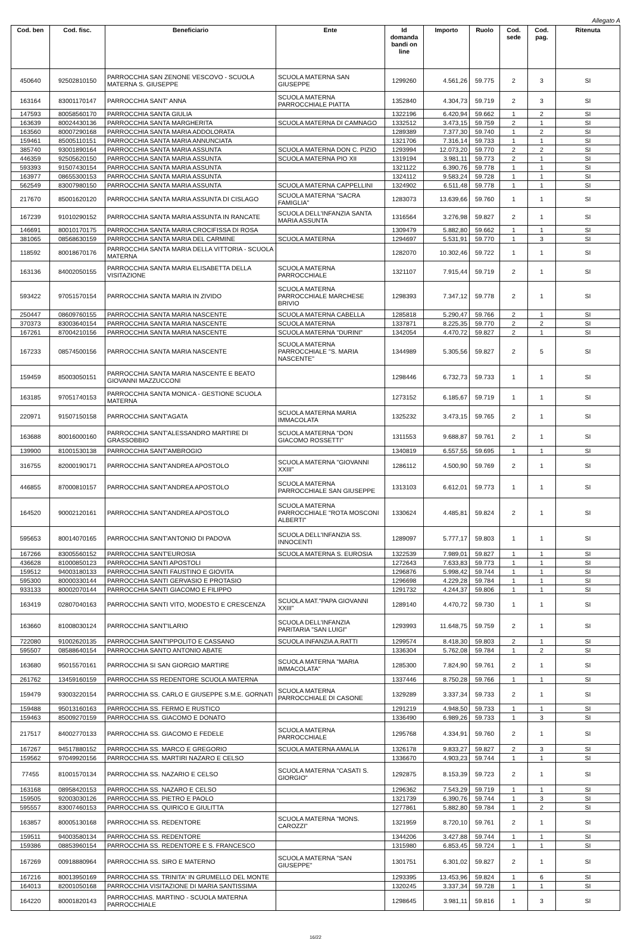Allegato A
| Cod. ben | Cod. fisc. | Beneficiario | Ente | Id domanda bandi on line | Importo | Ruolo | Cod. sede | Cod. pag. | Ritenuta |
| --- | --- | --- | --- | --- | --- | --- | --- | --- | --- |
| 450640 | 92502810150 | PARROCCHIA SAN ZENONE VESCOVO - SCUOLA MATERNA S. GIUSEPPE | SCUOLA MATERNA SAN GIUSEPPE | 1299260 | 4.561,26 | 59.775 | 2 | 3 | SI |
| 163164 | 83001170147 | PARROCCHIA SANT' ANNA | SCUOLA MATERNA PARROCCHIALE PIATTA | 1352840 | 4.304,73 | 59.719 | 2 | 3 | SI |
| 147593 | 80058560170 | PARROCCHIA SANTA GIULIA | | 1322196 | 6.420,94 | 59.662 | 1 | 2 | SI |
| 163639 | 80024430136 | PARROCCHIA SANTA MARGHERITA | SCUOLA MATERNA DI CAMNAGO | 1332512 | 3.473,15 | 59.759 | 2 | 1 | SI |
| 163560 | 80007290168 | PARROCCHIA SANTA MARIA ADDOLORATA | | 1289389 | 7.377,30 | 59.740 | 1 | 2 | SI |
| 159461 | 85005110151 | PARROCCHIA SANTA MARIA ANNUNCIATA | | 1321706 | 7.316,14 | 59.733 | 1 | 1 | SI |
| 385740 | 93001890164 | PARROCCHIA SANTA MARIA ASSUNTA | SCUOLA MATERNA DON C. PIZIO | 1293994 | 12.073,20 | 59.770 | 2 | 2 | SI |
| 446359 | 92505620150 | PARROCCHIA SANTA MARIA ASSUNTA | SCUOLA MATERNA PIO XII | 1319194 | 3.981,11 | 59.773 | 2 | 1 | SI |
| 593393 | 91507430154 | PARROCCHIA SANTA MARIA ASSUNTA | | 1321122 | 6.390,76 | 59.778 | 1 | 1 | SI |
| 163977 | 08655300153 | PARROCCHIA SANTA MARIA ASSUNTA | | 1324112 | 9.583,24 | 59.728 | 1 | 1 | SI |
| 562549 | 83007980150 | PARROCCHIA SANTA MARIA ASSUNTA | SCUOLA MATERNA CAPPELLINI | 1324902 | 6.511,48 | 59.778 | 1 | 1 | SI |
| 217670 | 85001620120 | PARROCCHIA SANTA MARIA ASSUNTA DI CISLAGO | SCUOLA MATERNA "SACRA FAMIGLIA" | 1283073 | 13.639,66 | 59.760 | 1 | 1 | SI |
| 167239 | 91010290152 | PARROCCHIA SANTA MARIA ASSUNTA IN RANCATE | SCUOLA DELL'INFANZIA SANTA MARIA ASSUNTA | 1316564 | 3.276,98 | 59.827 | 2 | 1 | SI |
| 146691 | 80010170175 | PARROCCHIA SANTA MARIA CROCIFISSA DI ROSA | | 1309479 | 5.882,80 | 59.662 | 1 | 1 | SI |
| 381065 | 08568630159 | PARROCCHIA SANTA MARIA DEL CARMINE | SCUOLA MATERNA | 1294697 | 5.531,91 | 59.770 | 1 | 3 | SI |
| 118592 | 80018670176 | PARROCCHIA SANTA MARIA DELLA VITTORIA - SCUOLA MATERNA | | 1282070 | 10.302,46 | 59.722 | 1 | 1 | SI |
| 163136 | 84002050155 | PARROCCHIA SANTA MARIA ELISABETTA DELLA VISITAZIONE | SCUOLA MATERNA PARROCCHIALE | 1321107 | 7.915,44 | 59.719 | 2 | 1 | SI |
| 593422 | 97051570154 | PARROCCHIA SANTA MARIA IN ZIVIDO | SCUOLA MATERNA PARROCCHIALE MARCHESE BRIVIO | 1298393 | 7.347,12 | 59.778 | 2 | 1 | SI |
| 250447 | 08609760155 | PARROCCHIA SANTA MARIA NASCENTE | SCUOLA MATERNA CABELLA | 1285818 | 5.290,47 | 59.766 | 2 | 1 | SI |
| 370373 | 83003640154 | PARROCCHIA SANTA MARIA NASCENTE | SCUOLA MATERNA | 1337871 | 8.225,35 | 59.770 | 2 | 2 | SI |
| 167261 | 87004210156 | PARROCCHIA SANTA MARIA NASCENTE | SCUOLA MATERNA "DURINI" | 1342054 | 4.470,72 | 59.827 | 2 | 1 | SI |
| 167233 | 08574500156 | PARROCCHIA SANTA MARIA NASCENTE | SCUOLA MATERNA PARROCCHIALE "S. MARIA NASCENTE" | 1344989 | 5.305,56 | 59.827 | 2 | 5 | SI |
| 159459 | 85003050151 | PARROCCHIA SANTA MARIA NASCENTE E BEATO GIOVANNI MAZZUCCONI | | 1298446 | 6.732,73 | 59.733 | 1 | 1 | SI |
| 163185 | 97051740153 | PARROCCHIA SANTA MONICA - GESTIONE SCUOLA MATERNA | | 1273152 | 6.185,67 | 59.719 | 1 | 1 | SI |
| 220971 | 91507150158 | PARROCCHIA SANT'AGATA | SCUOLA MATERNA MARIA IMMACOLATA | 1325232 | 3.473,15 | 59.765 | 2 | 1 | SI |
| 163688 | 80016000160 | PARROCCHIA SANT'ALESSANDRO MARTIRE DI GRASSOBBIO | SCUOLA MATERNA "DON GIACOMO ROSSETTI" | 1311553 | 9.688,87 | 59.761 | 2 | 1 | SI |
| 139900 | 81001530138 | PARROCCHIA SANT'AMBROGIO | | 1340819 | 6.557,55 | 59.695 | 1 | 1 | SI |
| 316755 | 82000190171 | PARROCCHIA SANT'ANDREA APOSTOLO | SCUOLA MATERNA "GIOVANNI XXIII" | 1286112 | 4.500,90 | 59.769 | 2 | 1 | SI |
| 446855 | 87000810157 | PARROCCHIA SANT'ANDREA APOSTOLO | SCUOLA MATERNA PARROCCHIALE SAN GIUSEPPE | 1313103 | 6.612,01 | 59.773 | 1 | 1 | SI |
| 164520 | 90002120161 | PARROCCHIA SANT'ANDREA APOSTOLO | SCUOLA MATERNA PARROCCHIALE "ROTA MOSCONI ALBERTI" | 1330624 | 4.485,81 | 59.824 | 2 | 1 | SI |
| 595653 | 80014070165 | PARROCCHIA SANT'ANTONIO DI PADOVA | SCUOLA DELL'INFANZIA SS. INNOCENTI | 1289097 | 5.777,17 | 59.803 | 1 | 1 | SI |
| 167266 | 83005560152 | PARROCCHIA SANT'EUROSIA | SCUOLA MATERNA S. EUROSIA | 1322539 | 7.989,01 | 59.827 | 1 | 1 | SI |
| 436628 | 81000850123 | PARROCCHIA SANTI APOSTOLI | | 1272643 | 7.633,83 | 59.773 | 1 | 1 | SI |
| 159512 | 94003180133 | PARROCCHIA SANTI FAUSTINO E GIOVITA | | 1296876 | 5.998,42 | 59.744 | 1 | 1 | SI |
| 595300 | 80000330144 | PARROCCHIA SANTI GERVASIO E PROTASIO | | 1296698 | 4.229,28 | 59.784 | 1 | 1 | SI |
| 933133 | 80002070144 | PARROCCHIA SANTI GIACOMO E FILIPPO | | 1291732 | 4.244,37 | 59.806 | 1 | 1 | SI |
| 163419 | 02807040163 | PARROCCHIA SANTI VITO, MODESTO E CRESCENZA | SCUOLA MAT."PAPA GIOVANNI XXIII" | 1289140 | 4.470,72 | 59.730 | 1 | 1 | SI |
| 163660 | 81008030124 | PARROCCHIA SANT'ILARIO | SCUOLA DELL'INFANZIA PARITARIA "SAN LUIGI" | 1293993 | 11.648,75 | 59.759 | 2 | 1 | SI |
| 722080 | 91002620135 | PARROCCHIA SANT'IPPOLITO E CASSANO | SCUOLA INFANZIA A.RATTI | 1299574 | 8.418,30 | 59.803 | 2 | 1 | SI |
| 595507 | 08588640154 | PARROCCHIA SANTO ANTONIO ABATE | | 1336304 | 5.762,08 | 59.784 | 1 | 2 | SI |
| 163680 | 95015570161 | PARROCCHIA SI SAN GIORGIO MARTIRE | SCUOLA MATERNA "MARIA IMMACOLATA" | 1285300 | 7.824,90 | 59.761 | 2 | 1 | SI |
| 261762 | 13459160159 | PARROCCHIA SS REDENTORE SCUOLA MATERNA | | 1337446 | 8.750,28 | 59.766 | 1 | 1 | SI |
| 159479 | 93003220154 | PARROCCHIA SS. CARLO E GIUSEPPE S.M.E. GORNATI | SCUOLA MATERNA PARROCCHIALE DI CASONE | 1329289 | 3.337,34 | 59.733 | 2 | 1 | SI |
| 159488 | 95013160163 | PARROCCHIA SS. FERMO E RUSTICO | | 1291219 | 4.948,50 | 59.733 | 1 | 1 | SI |
| 159463 | 85009270159 | PARROCCHIA SS. GIACOMO E DONATO | | 1336490 | 6.989,26 | 59.733 | 1 | 3 | SI |
| 217517 | 84002770133 | PARROCCHIA SS. GIACOMO E FEDELE | SCUOLA MATERNA PARROCCHIALE | 1295768 | 4.334,91 | 59.760 | 2 | 1 | SI |
| 167267 | 94517880152 | PARROCCHIA SS. MARCO E GREGORIO | SCUOLA MATERNA AMALIA | 1326178 | 9.833,27 | 59.827 | 2 | 3 | SI |
| 159562 | 97049920156 | PARROCCHIA SS. MARTIRI NAZARO E CELSO | | 1336670 | 4.903,23 | 59.744 | 1 | 1 | SI |
| 77455 | 81001570134 | PARROCCHIA SS. NAZARIO E CELSO | SCUOLA MATERNA "CASATI S. GIORGIO" | 1292875 | 8.153,39 | 59.723 | 2 | 1 | SI |
| 163168 | 08958420153 | PARROCCHIA SS. NAZARO E CELSO | | 1296362 | 7.543,29 | 59.719 | 1 | 1 | SI |
| 159505 | 92003030126 | PARROCCHIA SS. PIETRO E PAOLO | | 1321739 | 6.390,76 | 59.744 | 1 | 3 | SI |
| 595557 | 83007460153 | PARROCCHIA SS. QUIRICO E GIULITTA | | 1277861 | 5.882,80 | 59.784 | 1 | 2 | SI |
| 163857 | 80005130168 | PARROCCHIA SS. REDENTORE | SCUOLA MATERNA "MONS. CAROZZI" | 1321959 | 8.720,10 | 59.761 | 2 | 1 | SI |
| 159511 | 94003580134 | PARROCCHIA SS. REDENTORE | | 1344206 | 3.427,88 | 59.744 | 1 | 1 | SI |
| 159386 | 08853960154 | PARROCCHIA SS. REDENTORE E S. FRANCESCO | | 1315980 | 6.853,45 | 59.724 | 1 | 1 | SI |
| 167269 | 00918880964 | PARROCCHIA SS. SIRO E MATERNO | SCUOLA MATERNA "SAN GIUSEPPE" | 1301751 | 6.301,02 | 59.827 | 2 | 1 | SI |
| 167216 | 80013950169 | PARROCCHIA SS. TRINITA' IN GRUMELLO DEL MONTE | | 1293395 | 13.453,96 | 59.824 | 1 | 6 | SI |
| 164013 | 82001050168 | PARROCCHIA VISITAZIONE DI MARIA SANTISSIMA | | 1320245 | 3.337,34 | 59.728 | 1 | 1 | SI |
| 164220 | 80001820143 | PARROCCHIAS. MARTINO - SCUOLA MATERNA PARROCCHIALE | | 1298645 | 3.981,11 | 59.816 | 1 | 3 | SI |
16/22